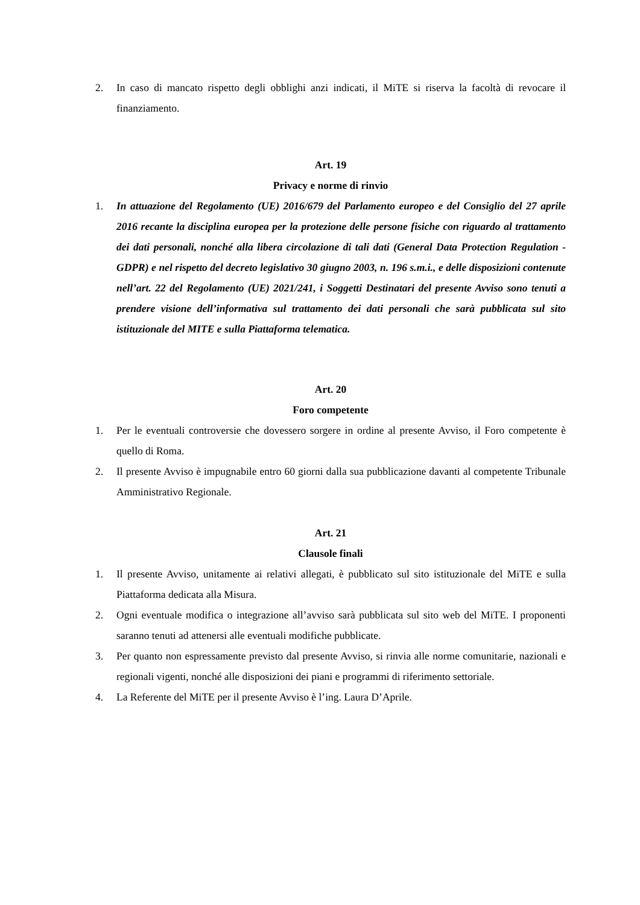2. In caso di mancato rispetto degli obblighi anzi indicati, il MiTE si riserva la facoltà di revocare il finanziamento.
Art. 19
Privacy e norme di rinvio
1. In attuazione del Regolamento (UE) 2016/679 del Parlamento europeo e del Consiglio del 27 aprile 2016 recante la disciplina europea per la protezione delle persone fisiche con riguardo al trattamento dei dati personali, nonché alla libera circolazione di tali dati (General Data Protection Regulation - GDPR) e nel rispetto del decreto legislativo 30 giugno 2003, n. 196 s.m.i., e delle disposizioni contenute nell’art. 22 del Regolamento (UE) 2021/241, i Soggetti Destinatari del presente Avviso sono tenuti a prendere visione dell’informativa sul trattamento dei dati personali che sarà pubblicata sul sito istituzionale del MITE e sulla Piattaforma telematica.
Art. 20
Foro competente
1. Per le eventuali controversie che dovessero sorgere in ordine al presente Avviso, il Foro competente è quello di Roma.
2. Il presente Avviso è impugnabile entro 60 giorni dalla sua pubblicazione davanti al competente Tribunale Amministrativo Regionale.
Art. 21
Clausole finali
1. Il presente Avviso, unitamente ai relativi allegati, è pubblicato sul sito istituzionale del MiTE e sulla Piattaforma dedicata alla Misura.
2. Ogni eventuale modifica o integrazione all’avviso sarà pubblicata sul sito web del MiTE. I proponenti saranno tenuti ad attenersi alle eventuali modifiche pubblicate.
3. Per quanto non espressamente previsto dal presente Avviso, si rinvia alle norme comunitarie, nazionali e regionali vigenti, nonché alle disposizioni dei piani e programmi di riferimento settoriale.
4. La Referente del MiTE per il presente Avviso è l’ing. Laura D’Aprile.